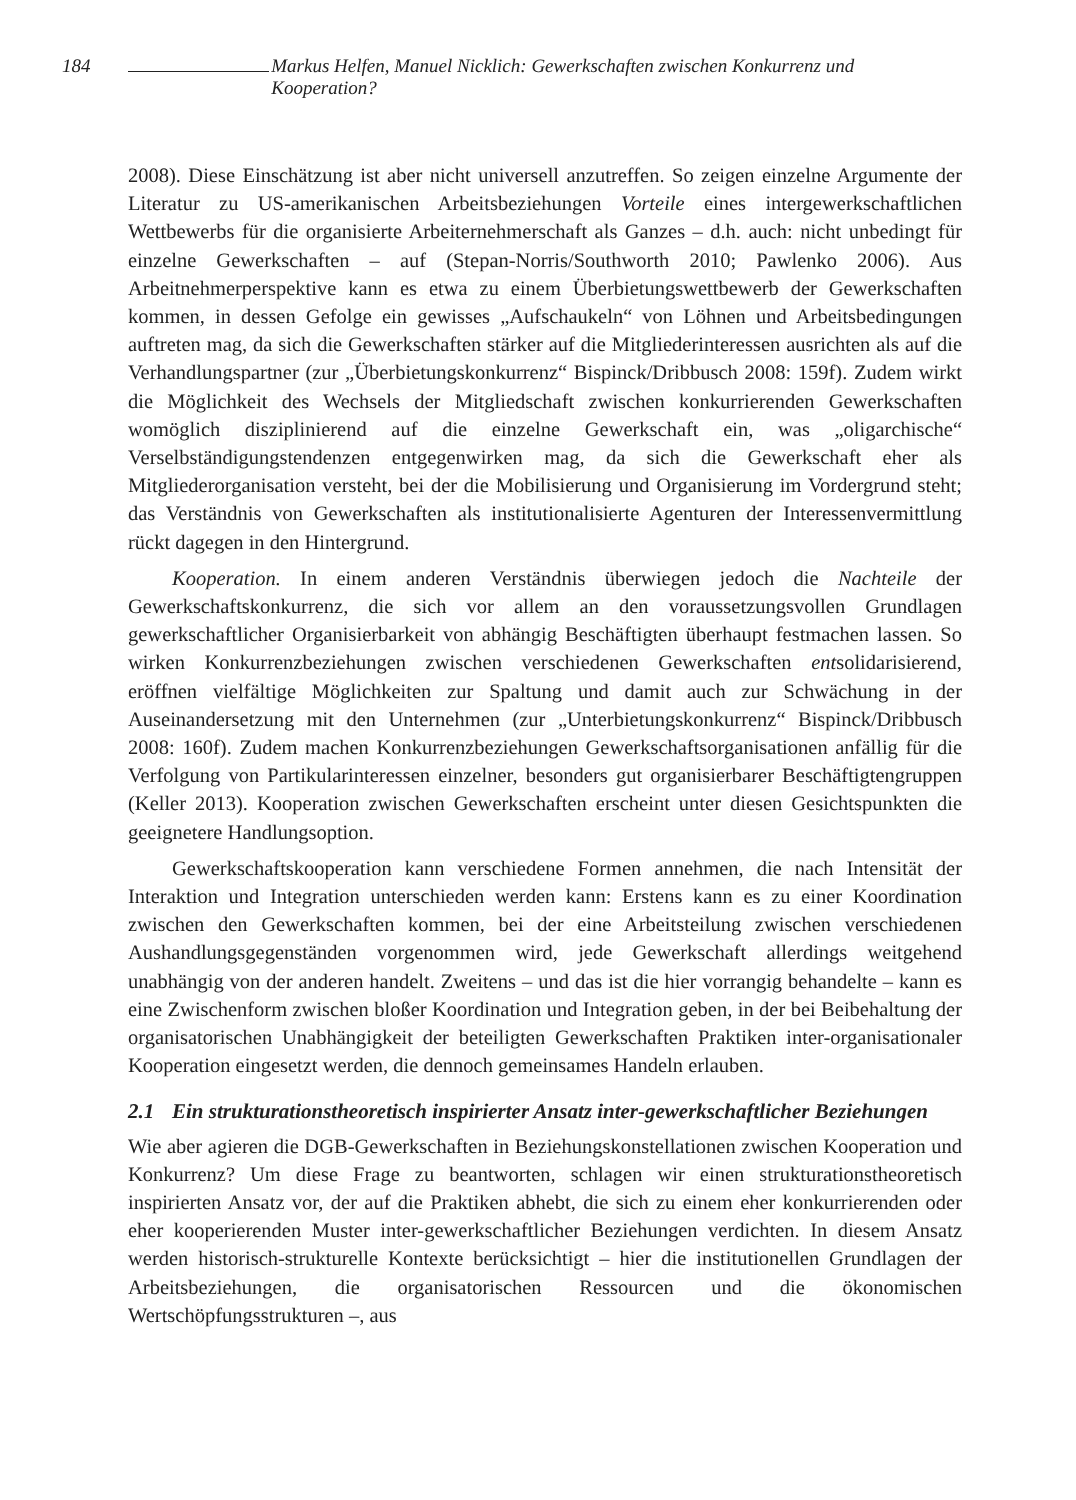184 Markus Helfen, Manuel Nicklich: Gewerkschaften zwischen Konkurrenz und Kooperation?
2008). Diese Einschätzung ist aber nicht universell anzutreffen. So zeigen einzelne Argumente der Literatur zu US-amerikanischen Arbeitsbeziehungen Vorteile eines intergewerkschaftlichen Wettbewerbs für die organisierte Arbeiternehmerschaft als Ganzes – d.h. auch: nicht unbedingt für einzelne Gewerkschaften – auf (Stepan-Norris/Southworth 2010; Pawlenko 2006). Aus Arbeitnehmerperspektive kann es etwa zu einem Überbietungswettbewerb der Gewerkschaften kommen, in dessen Gefolge ein gewisses „Aufschaukeln“ von Löhnen und Arbeitsbedingungen auftreten mag, da sich die Gewerkschaften stärker auf die Mitgliederinteressen ausrichten als auf die Verhandlungspartner (zur „Überbietungskonkurrenz“ Bispinck/Dribbusch 2008: 159f). Zudem wirkt die Möglichkeit des Wechsels der Mitgliedschaft zwischen konkurrierenden Gewerkschaften womöglich disziplinierend auf die einzelne Gewerkschaft ein, was „oligarchische“ Verselbständigungstendenzen entgegenwirken mag, da sich die Gewerkschaft eher als Mitgliederorganisation versteht, bei der die Mobilisierung und Organisierung im Vordergrund steht; das Verständnis von Gewerkschaften als institutionalisierte Agenturen der Interessenvermittlung rückt dagegen in den Hintergrund.
Kooperation. In einem anderen Verständnis überwiegen jedoch die Nachteile der Gewerkschaftskonkurrenz, die sich vor allem an den voraussetzungsvollen Grundlagen gewerkschaftlicher Organisierbarkeit von abhängig Beschäftigten überhaupt festmachen lassen. So wirken Konkurrenzbeziehungen zwischen verschiedenen Gewerkschaften entsolidarisierend, eröffnen vielfältige Möglichkeiten zur Spaltung und damit auch zur Schwächung in der Auseinandersetzung mit den Unternehmen (zur „Unterbietungskonkurrenz“ Bispinck/Dribbusch 2008: 160f). Zudem machen Konkurrenzbeziehungen Gewerkschaftsorganisationen anfällig für die Verfolgung von Partikularinteressen einzelner, besonders gut organisierbarer Beschäftigtengruppen (Keller 2013). Kooperation zwischen Gewerkschaften erscheint unter diesen Gesichtspunkten die geeignetere Handlungsoption.
Gewerkschaftskooperation kann verschiedene Formen annehmen, die nach Intensität der Interaktion und Integration unterschieden werden kann: Erstens kann es zu einer Koordination zwischen den Gewerkschaften kommen, bei der eine Arbeitsteilung zwischen verschiedenen Aushandlungsgegenständen vorgenommen wird, jede Gewerkschaft allerdings weitgehend unabhängig von der anderen handelt. Zweitens – und das ist die hier vorrangig behandelte – kann es eine Zwischenform zwischen bloßer Koordination und Integration geben, in der bei Beibehaltung der organisatorischen Unabhängigkeit der beteiligten Gewerkschaften Praktiken inter-organisationaler Kooperation eingesetzt werden, die dennoch gemeinsames Handeln erlauben.
2.1 Ein strukturationstheoretisch inspirierter Ansatz inter-gewerkschaftlicher Beziehungen
Wie aber agieren die DGB-Gewerkschaften in Beziehungskonstellationen zwischen Kooperation und Konkurrenz? Um diese Frage zu beantworten, schlagen wir einen strukturationstheoretisch inspirierten Ansatz vor, der auf die Praktiken abhebt, die sich zu einem eher konkurrierenden oder eher kooperierenden Muster inter-gewerkschaftlicher Beziehungen verdichten. In diesem Ansatz werden historisch-strukturelle Kontexte berücksichtigt – hier die institutionellen Grundlagen der Arbeitsbeziehungen, die organisatorischen Ressourcen und die ökonomischen Wertschöpfungsstrukturen –, aus